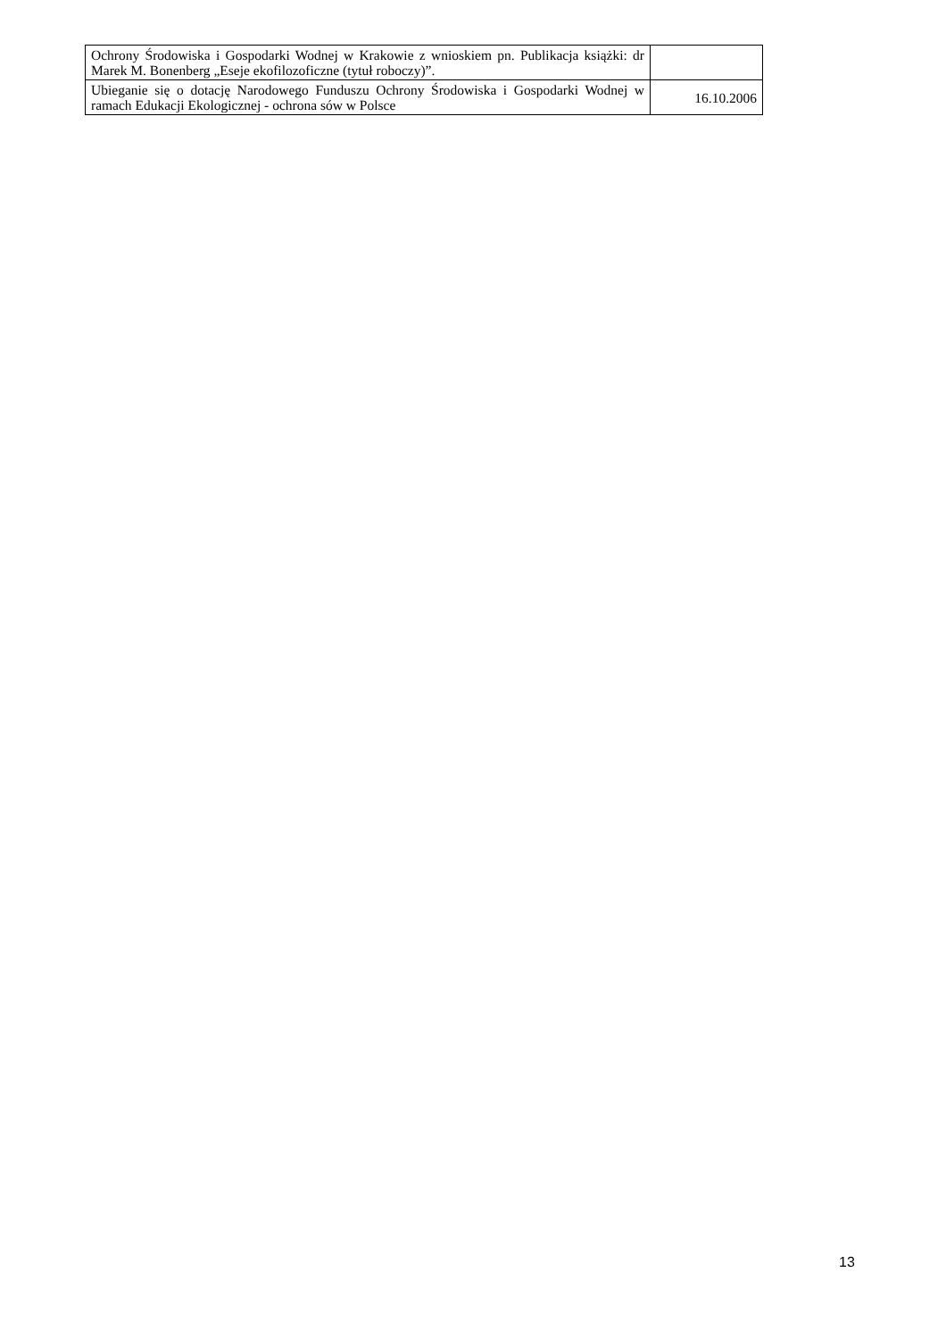| Ochrony Środowiska i Gospodarki Wodnej w Krakowie z wnioskiem pn. Publikacja książki: dr Marek M. Bonenberg „Eseje ekofilozoficzne (tytuł roboczy)”. | |
| Ubieganie się o dotację Narodowego Funduszu Ochrony Środowiska i Gospodarki Wodnej w ramach Edukacji Ekologicznej - ochrona sów w Polsce | 16.10.2006 |
13